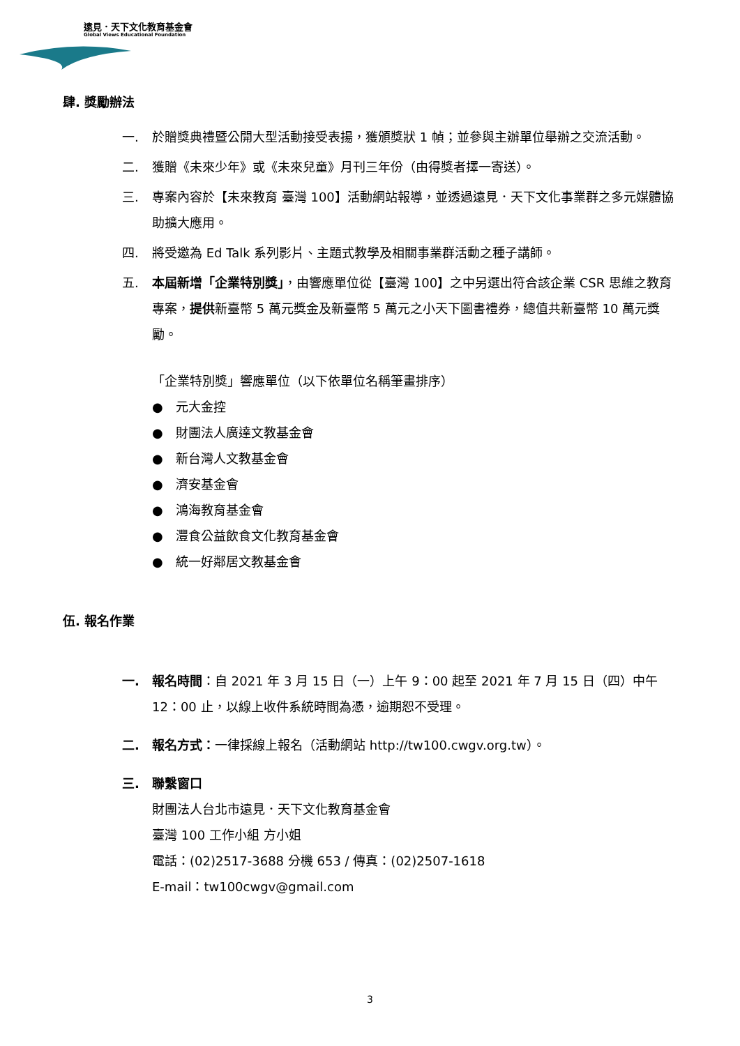遠見．天下文化教育基金會
Global Views Educational Foundation
肆. 獎勵辦法
一. 於贈獎典禮暨公開大型活動接受表揚，獲頒獎狀 1 幀；並參與主辦單位舉辦之交流活動。
二. 獲贈《未來少年》或《未來兒童》月刊三年份（由得獎者擇一寄送）。
三. 專案內容於【未來教育 臺灣 100】活動網站報導，並透過遠見．天下文化事業群之多元媒體協助擴大應用。
四. 將受邀為 Ed Talk 系列影片、主題式教學及相關事業群活動之種子講師。
五. 本屆新增「企業特別獎」，由響應單位從【臺灣 100】之中另選出符合該企業 CSR 思維之教育專案，提供新臺幣 5 萬元獎金及新臺幣 5 萬元之小天下圖書禮券，總值共新臺幣 10 萬元獎勵。
「企業特別獎」響應單位（以下依單位名稱筆畫排序）
● 元大金控
● 財團法人廣達文教基金會
● 新台灣人文教基金會
● 濟安基金會
● 鴻海教育基金會
● 灃食公益飲食文化教育基金會
● 統一好鄰居文教基金會
伍. 報名作業
一. 報名時間：自 2021 年 3 月 15 日（一）上午 9：00 起至 2021 年 7 月 15 日（四）中午 12：00 止，以線上收件系統時間為憑，逾期恕不受理。
二. 報名方式：一律採線上報名（活動網站 http://tw100.cwgv.org.tw）。
三. 聯繫窗口
財團法人台北市遠見．天下文化教育基金會
臺灣 100 工作小組 方小姐
電話：(02)2517-3688 分機 653 / 傳真：(02)2507-1618
E-mail：tw100cwgv@gmail.com
3